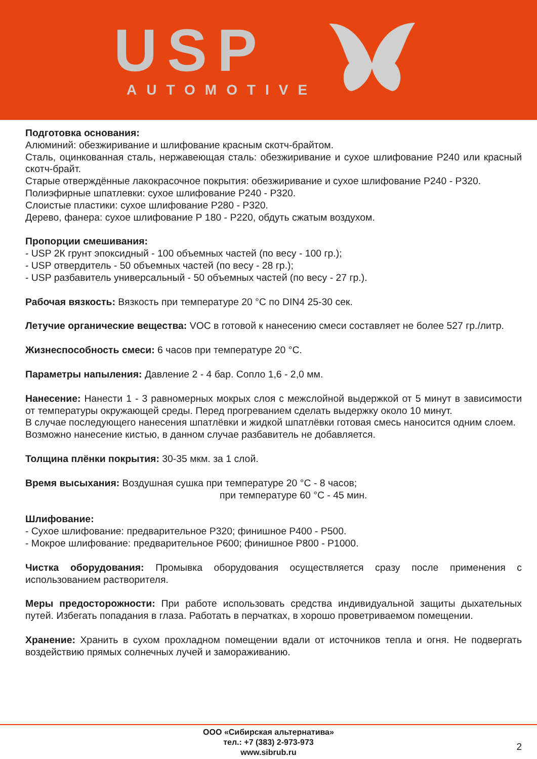USP AUTOMOTIVE
Подготовка основания:
Алюминий: обезжиривание и шлифование красным скотч-брайтом.
Сталь, оцинкованная сталь, нержавеющая сталь: обезжиривание и сухое шлифование Р240 или красный скотч-брайт.
Старые отверждённые лакокрасочное покрытия: обезжиривание и сухое шлифование Р240 - Р320.
Полиэфирные шпатлевки: сухое шлифование Р240 - Р320.
Слоистые пластики: сухое шлифование Р280 - Р320.
Дерево, фанера: сухое шлифование Р 180 - Р220, обдуть сжатым воздухом.
Пропорции смешивания:
- USP 2К грунт эпоксидный - 100 объемных частей (по весу - 100 гр.);
- USP отвердитель - 50 объемных частей (по весу - 28 гр.);
- USP разбавитель универсальный - 50 объемных частей (по весу - 27 гр.).
Рабочая вязкость: Вязкость при температуре 20 °С по DIN4 25-30 сек.
Летучие органические вещества: VOC в готовой к нанесению смеси составляет не более 527 гр./литр.
Жизнеспособность смеси: 6 часов при температуре 20 °С.
Параметры напыления: Давление 2 - 4 бар. Сопло 1,6 - 2,0 мм.
Нанесение: Нанести 1 - 3 равномерных мокрых слоя с межслойной выдержкой от 5 минут в зависимости от температуры окружающей среды. Перед прогреванием сделать выдержку около 10 минут.
В случае последующего нанесения шпатлёвки и жидкой шпатлёвки готовая смесь наносится одним слоем.
Возможно нанесение кистью, в данном случае разбавитель не добавляется.
Толщина плёнки покрытия: 30-35 мкм. за 1 слой.
Время высыхания: Воздушная сушка при температуре 20 °С - 8 часов;
при температуре 60 °С - 45 мин.
Шлифование:
- Сухое шлифование: предварительное Р320; финишное Р400 - Р500.
- Мокрое шлифование: предварительное Р600; финишное Р800 - Р1000.
Чистка оборудования: Промывка оборудования осуществляется сразу после применения с использованием растворителя.
Меры предосторожности: При работе использовать средства индивидуальной защиты дыхательных путей. Избегать попадания в глаза. Работать в перчатках, в хорошо проветриваемом помещении.
Хранение: Хранить в сухом прохладном помещении вдали от источников тепла и огня. Не подвергать воздействию прямых солнечных лучей и замораживанию.
ООО «Сибирская альтернатива»
тел.: +7 (383) 2-973-973
www.sibrub.ru
2